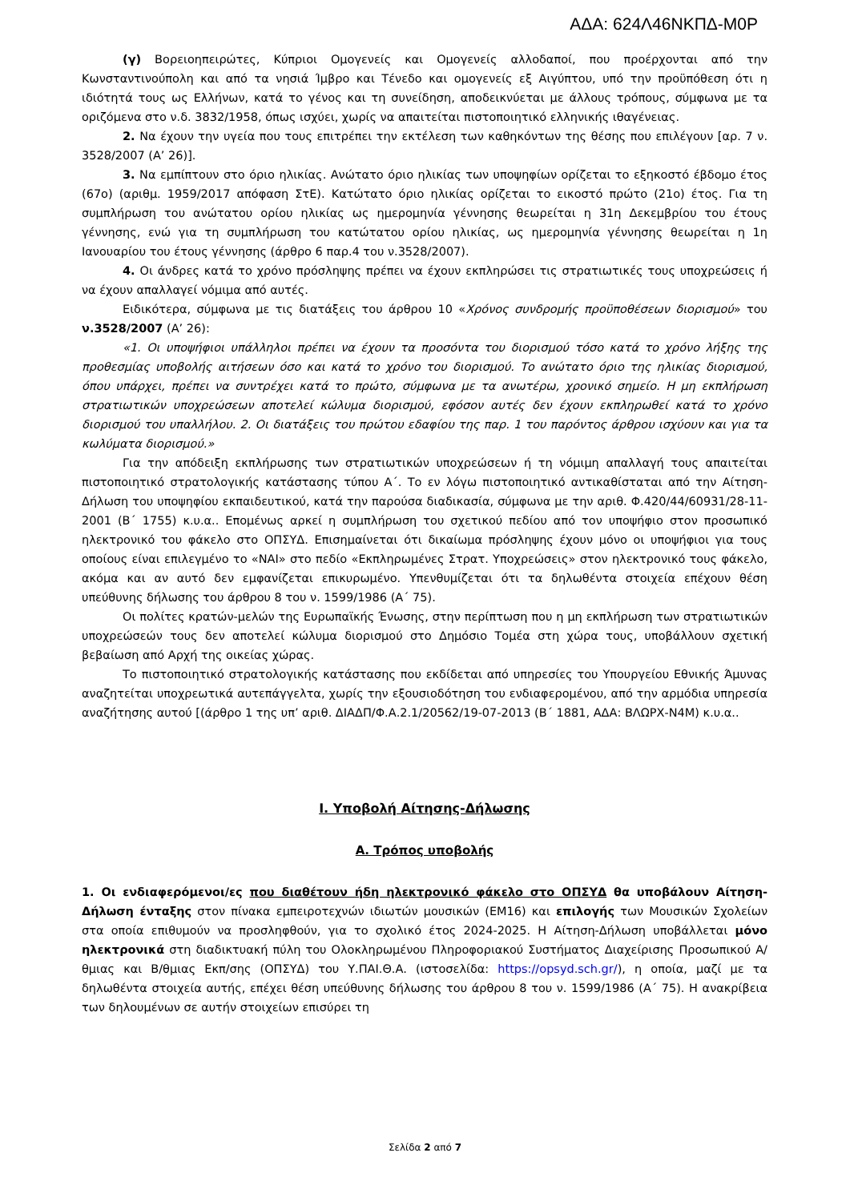ΑΔΑ: 624Λ46ΝΚΠΔ-Μ0Ρ
(γ) Βορειοηπειρώτες, Κύπριοι Ομογενείς και Ομογενείς αλλοδαποί, που προέρχονται από την Κωνσταντινούπολη και από τα νησιά Ίμβρο και Τένεδο και ομογενείς εξ Αιγύπτου, υπό την προϋπόθεση ότι η ιδιότητά τους ως Ελλήνων, κατά το γένος και τη συνείδηση, αποδεικνύεται με άλλους τρόπους, σύμφωνα με τα οριζόμενα στο ν.δ. 3832/1958, όπως ισχύει, χωρίς να απαιτείται πιστοποιητικό ελληνικής ιθαγένειας.
2. Να έχουν την υγεία που τους επιτρέπει την εκτέλεση των καθηκόντων της θέσης που επιλέγουν [αρ. 7 ν. 3528/2007 (Α’ 26)].
3. Να εμπίπτουν στο όριο ηλικίας. Ανώτατο όριο ηλικίας των υποψηφίων ορίζεται το εξηκοστό έβδομο έτος (67ο) (αριθμ. 1959/2017 απόφαση ΣτΕ). Κατώτατο όριο ηλικίας ορίζεται το εικοστό πρώτο (21ο) έτος. Για τη συμπλήρωση του ανώτατου ορίου ηλικίας ως ημερομηνία γέννησης θεωρείται η 31η Δεκεμβρίου του έτους γέννησης, ενώ για τη συμπλήρωση του κατώτατου ορίου ηλικίας, ως ημερομηνία γέννησης θεωρείται η 1η Ιανουαρίου του έτους γέννησης (άρθρο 6 παρ.4 του ν.3528/2007).
4. Οι άνδρες κατά το χρόνο πρόσληψης πρέπει να έχουν εκπληρώσει τις στρατιωτικές τους υποχρεώσεις ή να έχουν απαλλαγεί νόμιμα από αυτές.
Ειδικότερα, σύμφωνα με τις διατάξεις του άρθρου 10 «Χρόνος συνδρομής προϋποθέσεων διορισμού» του ν.3528/2007 (Α’ 26):
«1. Οι υποψήφιοι υπάλληλοι πρέπει να έχουν τα προσόντα του διορισμού τόσο κατά το χρόνο λήξης της προθεσμίας υποβολής αιτήσεων όσο και κατά το χρόνο του διορισμού. Το ανώτατο όριο της ηλικίας διορισμού, όπου υπάρχει, πρέπει να συντρέχει κατά το πρώτο, σύμφωνα με τα ανωτέρω, χρονικό σημείο. Η μη εκπλήρωση στρατιωτικών υποχρεώσεων αποτελεί κώλυμα διορισμού, εφόσον αυτές δεν έχουν εκπληρωθεί κατά το χρόνο διορισμού του υπαλλήλου. 2. Οι διατάξεις του πρώτου εδαφίου της παρ. 1 του παρόντος άρθρου ισχύουν και για τα κωλύματα διορισμού.»
Για την απόδειξη εκπλήρωσης των στρατιωτικών υποχρεώσεων ή τη νόμιμη απαλλαγή τους απαιτείται πιστοποιητικό στρατολογικής κατάστασης τύπου Α΄. Το εν λόγω πιστοποιητικό αντικαθίσταται από την Αίτηση-Δήλωση του υποψηφίου εκπαιδευτικού, κατά την παρούσα διαδικασία, σύμφωνα με την αριθ. Φ.420/44/60931/28-11-2001 (Β΄ 1755) κ.υ.α.. Επομένως αρκεί η συμπλήρωση του σχετικού πεδίου από τον υποψήφιο στον προσωπικό ηλεκτρονικό του φάκελο στο ΟΠΣΥΔ. Επισημαίνεται ότι δικαίωμα πρόσληψης έχουν μόνο οι υποψήφιοι για τους οποίους είναι επιλεγμένο το «ΝΑΙ» στο πεδίο «Εκπληρωμένες Στρατ. Υποχρεώσεις» στον ηλεκτρονικό τους φάκελο, ακόμα και αν αυτό δεν εμφανίζεται επικυρωμένο. Υπενθυμίζεται ότι τα δηλωθέντα στοιχεία επέχουν θέση υπεύθυνης δήλωσης του άρθρου 8 του ν. 1599/1986 (Α΄ 75).
Οι πολίτες κρατών-μελών της Ευρωπαϊκής Ένωσης, στην περίπτωση που η μη εκπλήρωση των στρατιωτικών υποχρεώσεών τους δεν αποτελεί κώλυμα διορισμού στο Δημόσιο Τομέα στη χώρα τους, υποβάλλουν σχετική βεβαίωση από Αρχή της οικείας χώρας.
Το πιστοποιητικό στρατολογικής κατάστασης που εκδίδεται από υπηρεσίες του Υπουργείου Εθνικής Άμυνας αναζητείται υποχρεωτικά αυτεπάγγελτα, χωρίς την εξουσιοδότηση του ενδιαφερομένου, από την αρμόδια υπηρεσία αναζήτησης αυτού [(άρθρο 1 της υπ’ αριθ. ΔΙΑΔΠ/Φ.Α.2.1/20562/19-07-2013 (Β΄ 1881, ΑΔΑ: ΒΛΩΡΧ-Ν4Μ) κ.υ.α..
Ι. Υποβολή Αίτησης-Δήλωσης
Α. Τρόπος υποβολής
1. Οι ενδιαφερόμενοι/ες που διαθέτουν ήδη ηλεκτρονικό φάκελο στο ΟΠΣΥΔ θα υποβάλουν Αίτηση-Δήλωση ένταξης στον πίνακα εμπειροτεχνών ιδιωτών μουσικών (ΕΜ16) και επιλογής των Μουσικών Σχολείων στα οποία επιθυμούν να προσληφθούν, για το σχολικό έτος 2024-2025. Η Αίτηση-Δήλωση υποβάλλεται μόνο ηλεκτρονικά στη διαδικτυακή πύλη του Ολοκληρωμένου Πληροφοριακού Συστήματος Διαχείρισης Προσωπικού Α/θμιας και Β/θμιας Εκπ/σης (ΟΠΣΥΔ) του Υ.ΠΑΙ.Θ.Α. (ιστοσελίδα: https://opsyd.sch.gr/), η οποία, μαζί με τα δηλωθέντα στοιχεία αυτής, επέχει θέση υπεύθυνης δήλωσης του άρθρου 8 του ν. 1599/1986 (Α΄ 75). Η ανακρίβεια των δηλουμένων σε αυτήν στοιχείων επισύρει τη
Σελίδα 2 από 7